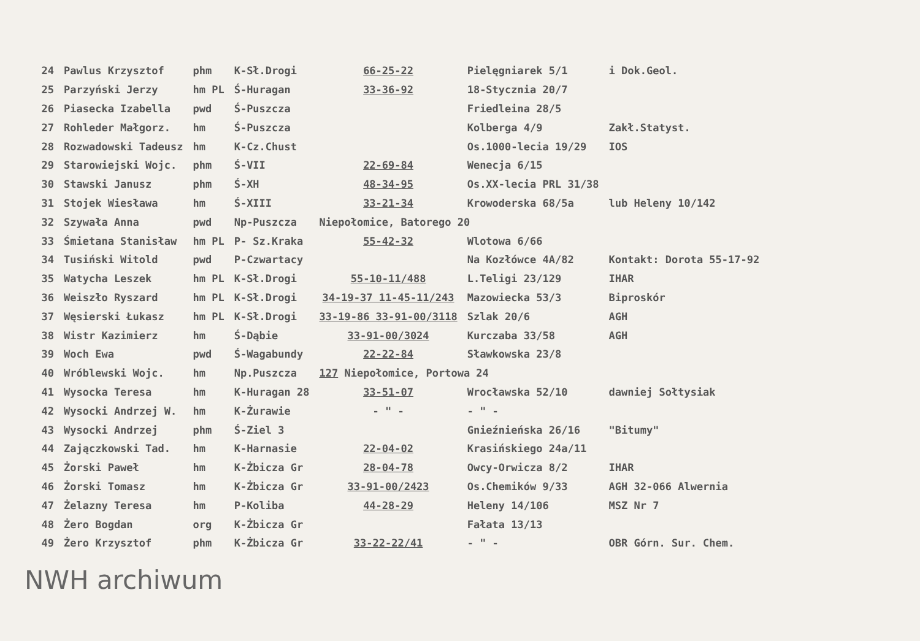| 24 | Pawlus Krzysztof | phm | K-Sł.Drogi | 66-25-22 | Pielęgniarek 5/1 | i Dok.Geol. |
| 25 | Parzyński Jerzy | hm PL | Ś-Huragan | 33-36-92 | 18-Stycznia 20/7 | |
| 26 | Piasecka Izabella | pwd | Ś-Puszcza | | Friedleina 28/5 | |
| 27 | Rohleder Małgorz. | hm | Ś-Puszcza | | Kolberga 4/9 | Zakł.Statyst. |
| 28 | Rozwadowski Tadeusz | hm | K-Cz.Chust | | Os.1000-lecia 19/29 | IOS |
| 29 | Starowiejski Wojc. | phm | Ś-VII | 22-69-84 | Wenecja 6/15 | |
| 30 | Stawski Janusz | phm | Ś-XH | 48-34-95 | Os.XX-lecia PRL 31/38 | |
| 31 | Stojek Wiesława | hm | Ś-XIII | 33-21-34 | Krowoderska 68/5a | lub Heleny 10/142 |
| 32 | Szywała Anna | pwd | Np-Puszcza | Niepołomice, Batorego 20 | | |
| 33 | Śmietana Stanisław | hm PL | P- Sz.Kraka | 55-42-32 | Wlotowa 6/66 | |
| 34 | Tusiński Witold | pwd | P-Czwartacy | | Na Kozłówce 4A/82 | Kontakt: Dorota 55-17-92 |
| 35 | Watycha Leszek | hm PL | K-Sł.Drogi | 55-10-11/488 | L.Teligi 23/129 | IHAR |
| 36 | Weiszło Ryszard | hm PL | K-Sł.Drogi | 34-19-37 11-45-11/243 | Mazowiecka 53/3 | Biproskór |
| 37 | Węsierski Łukasz | hm PL | K-Sł.Drogi | 33-19-86 33-91-00/3118 | Szlak 20/6 | AGH |
| 38 | Wistr Kazimierz | hm | Ś-Dąbie | 33-91-00/3024 | Kurczaba 33/58 | AGH |
| 39 | Woch Ewa | pwd | Ś-Wagabundy | 22-22-84 | Sławkowska 23/8 | |
| 40 | Wróblewski Wojc. | hm | Np.Puszcza | 127 Niepołomice, Portowa 24 | | |
| 41 | Wysocka Teresa | hm | K-Huragan 28 | 33-51-07 | Wrocławska 52/10 | dawniej Sołtysiak |
| 42 | Wysocki Andrzej W. | hm | K-Żurawie | - " - | - " - | |
| 43 | Wysocki Andrzej | phm | Ś-Ziel 3 | | Gnieźnieńska 26/16 | "Bitumy" |
| 44 | Zajączkowski Tad. | hm | K-Harnasie | 22-04-02 | Krasińskiego 24a/11 | |
| 45 | Żorski Paweł | hm | K-Żbicza Gr | 28-04-78 | Owcy-Orwicza 8/2 | IHAR |
| 46 | Żorski Tomasz | hm | K-Żbicza Gr | 33-91-00/2423 | Os.Chemików 9/33 | AGH 32-066 Alwernia |
| 47 | Żelazny Teresa | hm | P-Koliba | 44-28-29 | Heleny 14/106 | MSZ Nr 7 |
| 48 | Żero Bogdan | org | K-Żbicza Gr | | Fałata 13/13 | |
| 49 | Żero Krzysztof | phm | K-Żbicza Gr | 33-22-22/41 | - " - | OBR Górn. Sur. Chem. |
NWH archiwum